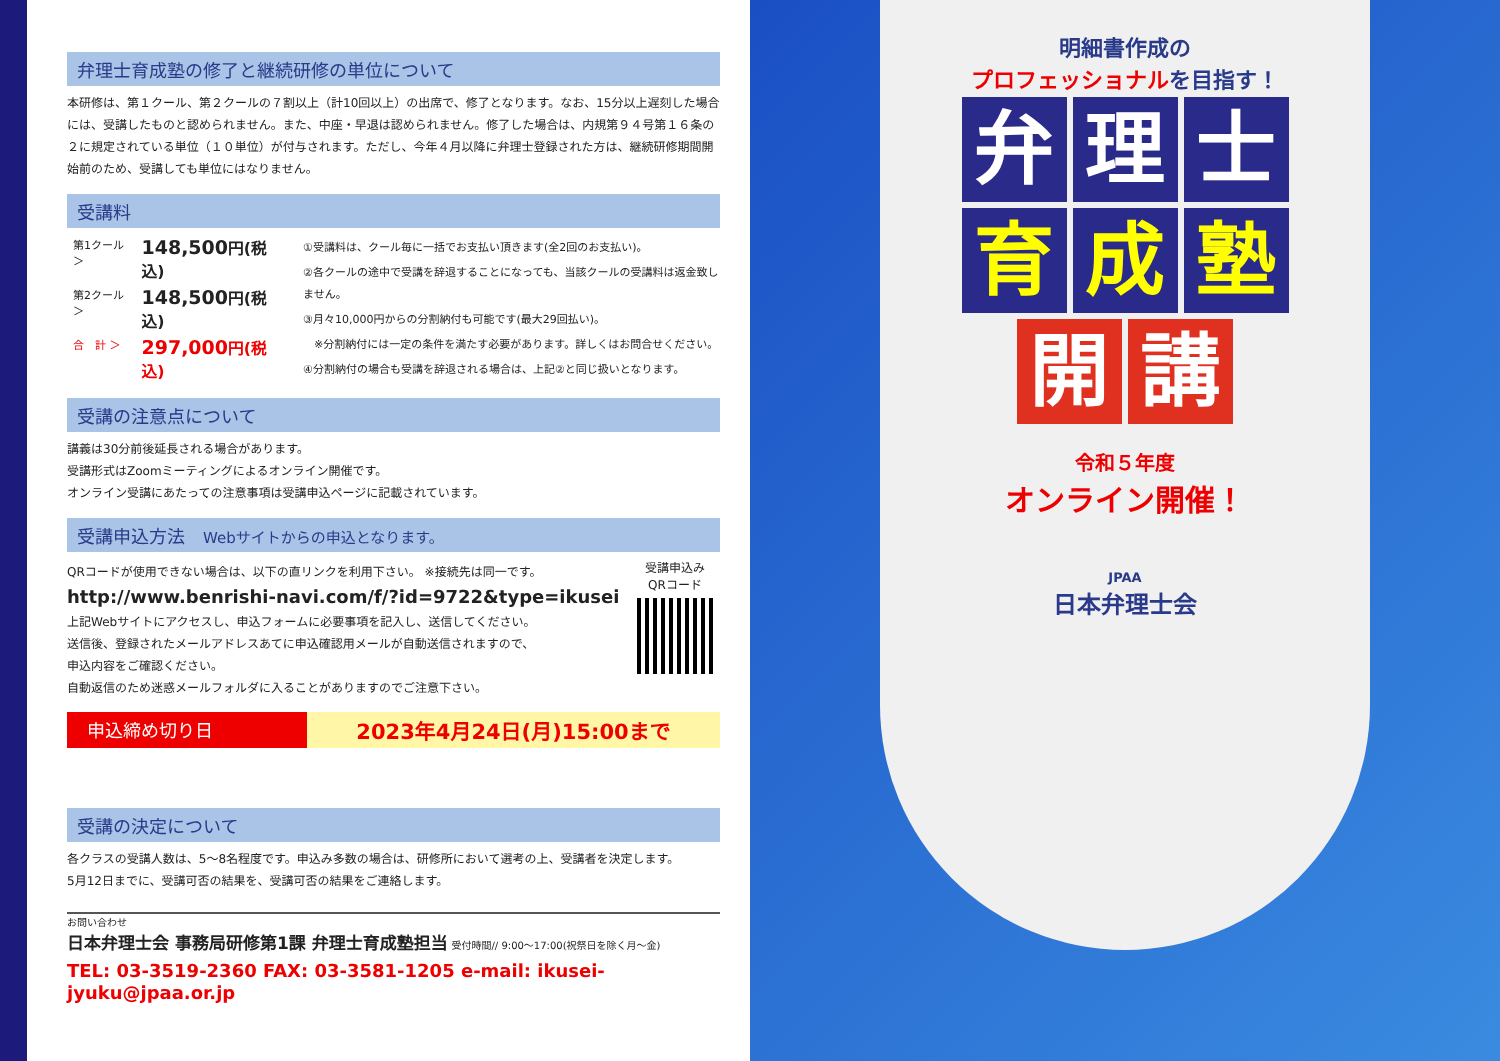弁理士育成塾の修了と継続研修の単位について
本研修は、第１クール、第２クールの７割以上（計10回以上）の出席で、修了となります。なお、15分以上遅刻した場合には、受講したものと認められません。また、中座・早退は認められません。修了した場合は、内規第９４号第１６条の２に規定されている単位（１０単位）が付与されます。ただし、今年４月以降に弁理士登録された方は、継続研修期間開始前のため、受講しても単位にはなりません。
受講料
| 第1クール ＞ | 148,500 円(税込) |
| 第2クール ＞ | 148,500 円(税込) |
| 合 計 ＞ | 297,000 円(税込) |
①受講料は、クール毎に一括でお支払い頂きます(全2回のお支払い)。
②各クールの途中で受講を辞退することになっても、当該クールの受講料は返金致しません。
③月々10,000円からの分割納付も可能です(最大29回払い)。
　※分割納付には一定の条件を満たす必要があります。詳しくはお問合せください。
④分割納付の場合も受講を辞退される場合は、上記②と同じ扱いとなります。
受講の注意点について
講義は30分前後延長される場合があります。
受講形式はZoomミーティングによるオンライン開催です。
オンライン受講にあたっての注意事項は受講申込ページに記載されています。
受講申込方法　Webサイトからの申込となります。
QRコードが使用できない場合は、以下の直リンクを利用下さい。 ※接続先は同一です。
http://www.benrishi-navi.com/f/?id=9722&type=ikusei
上記Webサイトにアクセスし、申込フォームに必要事項を記入し、送信してください。
送信後、登録されたメールアドレスあてに申込確認用メールが自動送信されますので、
申込内容をご確認ください。
自動返信のため迷惑メールフォルダに入ることがありますのでご注意下さい。
受講申込み
QRコード
申込締め切り日
2023年4月24日(月)15:00まで
受講の決定について
各クラスの受講人数は、5～8名程度です。申込み多数の場合は、研修所において選考の上、受講者を決定します。
5月12日までに、受講可否の結果を、受講可否の結果をご連絡します。
お問い合わせ
日本弁理士会 事務局研修第1課 弁理士育成塾担当 受付時間// 9:00～17:00(祝祭日を除く月～金)
TEL: 03-3519-2360 FAX: 03-3581-1205 e-mail: ikusei-jyuku@jpaa.or.jp
明細書作成の
プロフェッショナルを目指す！
弁理 士
育成 塾
開講
令和５年度
オンライン開催！
JPAA
日本弁理士会